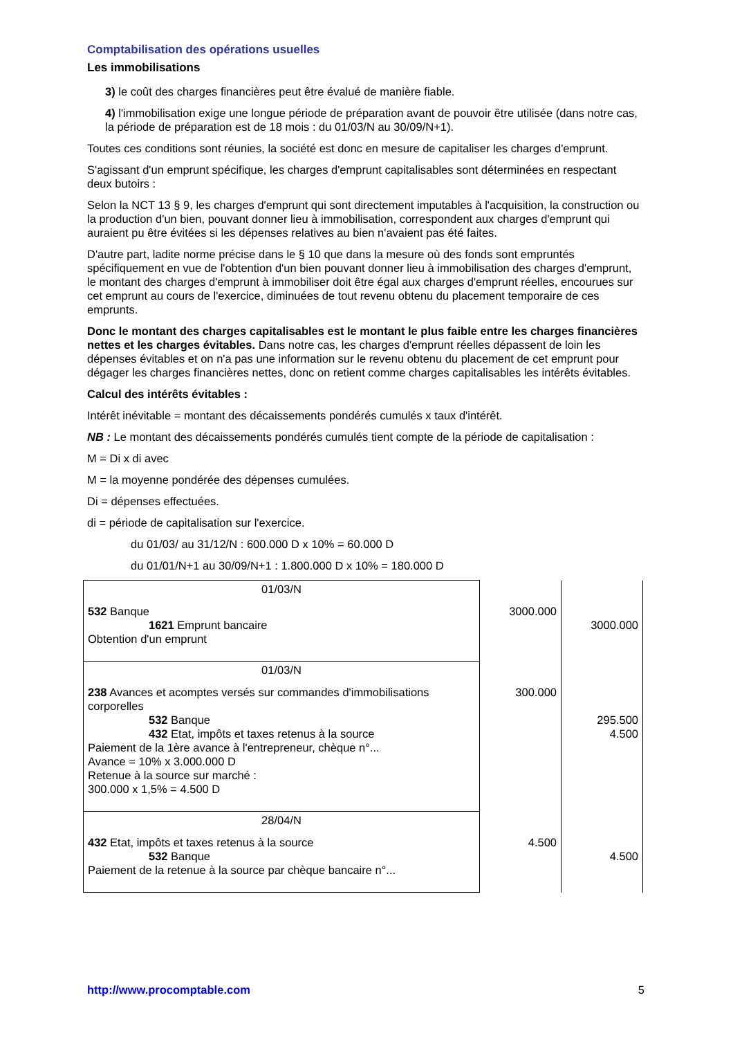Comptabilisation des opérations usuelles
Les immobilisations
3) le coût des charges financières peut être évalué de manière fiable.
4) l'immobilisation exige une longue période de préparation avant de pouvoir être utilisée (dans notre cas, la période de préparation est de 18 mois : du 01/03/N au 30/09/N+1).
Toutes ces conditions sont réunies, la société est donc en mesure de capitaliser les charges d'emprunt.
S'agissant d'un emprunt spécifique, les charges d'emprunt capitalisables sont déterminées en respectant deux butoirs :
Selon la NCT 13 § 9, les charges d'emprunt qui sont directement imputables à l'acquisition, la construction ou la production d'un bien, pouvant donner lieu à immobilisation, correspondent aux charges d'emprunt qui auraient pu être évitées si les dépenses relatives au bien n'avaient pas été faites.
D'autre part, ladite norme précise dans le § 10 que dans la mesure où des fonds sont empruntés spécifiquement en vue de l'obtention d'un bien pouvant donner lieu à immobilisation des charges d'emprunt, le montant des charges d'emprunt à immobiliser doit être égal aux charges d'emprunt réelles, encourues sur cet emprunt au cours de l'exercice, diminuées de tout revenu obtenu du placement temporaire de ces emprunts.
Donc le montant des charges capitalisables est le montant le plus faible entre les charges financières nettes et les charges évitables. Dans notre cas, les charges d'emprunt réelles dépassent de loin les dépenses évitables et on n'a pas une information sur le revenu obtenu du placement de cet emprunt pour dégager les charges financières nettes, donc on retient comme charges capitalisables les intérêts évitables.
Calcul des intérêts évitables :
Intérêt inévitable = montant des décaissements pondérés cumulés x taux d'intérêt.
NB : Le montant des décaissements pondérés cumulés tient compte de la période de capitalisation :
M = Di x di avec
M = la moyenne pondérée des dépenses cumulées.
Di = dépenses effectuées.
di = période de capitalisation sur l'exercice.
du 01/03/ au 31/12/N : 600.000 D x 10% = 60.000 D
du 01/01/N+1 au 30/09/N+1 : 1.800.000 D x 10% = 180.000 D
| 01/03/N | | |
| 532 Banque 1621 Emprunt bancaire Obtention d'un emprunt | 3000.000 | 3000.000 |
| 01/03/N | | |
| 238 Avances et acomptes versés sur commandes d'immobilisations corporelles 532 Banque 432 Etat, impôts et taxes retenus à la source Paiement de la 1ère avance à l'entrepreneur, chèque n°... Avance = 10% x 3.000.000 D Retenue à la source sur marché : 300.000 x 1,5% = 4.500 D | 300.000 | 295.500 4.500 |
| 28/04/N | | |
| 432 Etat, impôts et taxes retenus à la source 532 Banque Paiement de la retenue à la source par chèque bancaire n°... | 4.500 | 4.500 |
http://www.procomptable.com 5